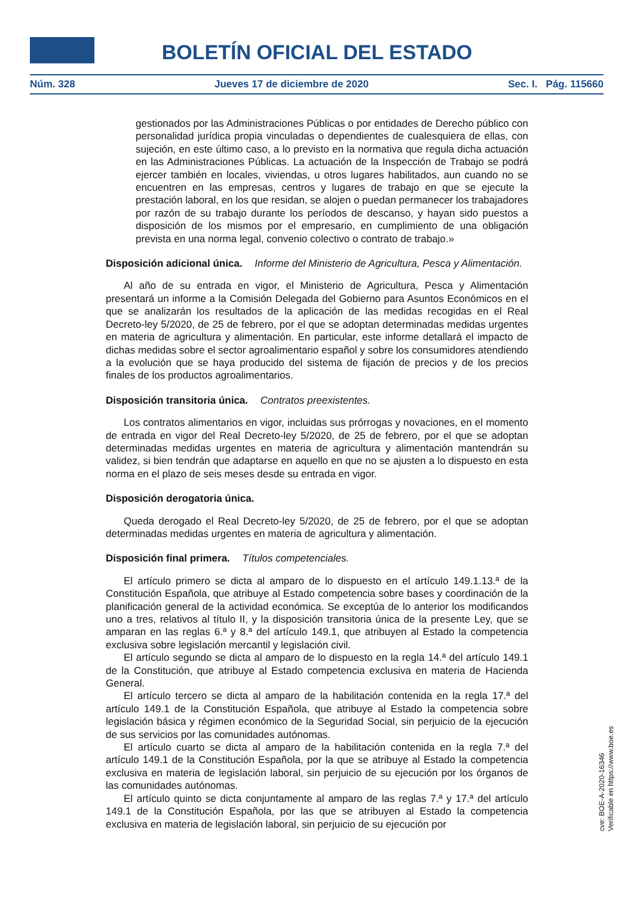BOLETÍN OFICIAL DEL ESTADO
Núm. 328 Jueves 17 de diciembre de 2020 Sec. I. Pág. 115660
gestionados por las Administraciones Públicas o por entidades de Derecho público con personalidad jurídica propia vinculadas o dependientes de cualesquiera de ellas, con sujeción, en este último caso, a lo previsto en la normativa que regula dicha actuación en las Administraciones Públicas. La actuación de la Inspección de Trabajo se podrá ejercer también en locales, viviendas, u otros lugares habilitados, aun cuando no se encuentren en las empresas, centros y lugares de trabajo en que se ejecute la prestación laboral, en los que residan, se alojen o puedan permanecer los trabajadores por razón de su trabajo durante los períodos de descanso, y hayan sido puestos a disposición de los mismos por el empresario, en cumplimiento de una obligación prevista en una norma legal, convenio colectivo o contrato de trabajo.»
Disposición adicional única. Informe del Ministerio de Agricultura, Pesca y Alimentación.
Al año de su entrada en vigor, el Ministerio de Agricultura, Pesca y Alimentación presentará un informe a la Comisión Delegada del Gobierno para Asuntos Económicos en el que se analizarán los resultados de la aplicación de las medidas recogidas en el Real Decreto-ley 5/2020, de 25 de febrero, por el que se adoptan determinadas medidas urgentes en materia de agricultura y alimentación. En particular, este informe detallará el impacto de dichas medidas sobre el sector agroalimentario español y sobre los consumidores atendiendo a la evolución que se haya producido del sistema de fijación de precios y de los precios finales de los productos agroalimentarios.
Disposición transitoria única. Contratos preexistentes.
Los contratos alimentarios en vigor, incluidas sus prórrogas y novaciones, en el momento de entrada en vigor del Real Decreto-ley 5/2020, de 25 de febrero, por el que se adoptan determinadas medidas urgentes en materia de agricultura y alimentación mantendrán su validez, si bien tendrán que adaptarse en aquello en que no se ajusten a lo dispuesto en esta norma en el plazo de seis meses desde su entrada en vigor.
Disposición derogatoria única.
Queda derogado el Real Decreto-ley 5/2020, de 25 de febrero, por el que se adoptan determinadas medidas urgentes en materia de agricultura y alimentación.
Disposición final primera. Títulos competenciales.
El artículo primero se dicta al amparo de lo dispuesto en el artículo 149.1.13.ª de la Constitución Española, que atribuye al Estado competencia sobre bases y coordinación de la planificación general de la actividad económica. Se exceptúa de lo anterior los modificandos uno a tres, relativos al título II, y la disposición transitoria única de la presente Ley, que se amparan en las reglas 6.ª y 8.ª del artículo 149.1, que atribuyen al Estado la competencia exclusiva sobre legislación mercantil y legislación civil.
El artículo segundo se dicta al amparo de lo dispuesto en la regla 14.ª del artículo 149.1 de la Constitución, que atribuye al Estado competencia exclusiva en materia de Hacienda General.
El artículo tercero se dicta al amparo de la habilitación contenida en la regla 17.ª del artículo 149.1 de la Constitución Española, que atribuye al Estado la competencia sobre legislación básica y régimen económico de la Seguridad Social, sin perjuicio de la ejecución de sus servicios por las comunidades autónomas.
El artículo cuarto se dicta al amparo de la habilitación contenida en la regla 7.ª del artículo 149.1 de la Constitución Española, por la que se atribuye al Estado la competencia exclusiva en materia de legislación laboral, sin perjuicio de su ejecución por los órganos de las comunidades autónomas.
El artículo quinto se dicta conjuntamente al amparo de las reglas 7.ª y 17.ª del artículo 149.1 de la Constitución Española, por las que se atribuyen al Estado la competencia exclusiva en materia de legislación laboral, sin perjuicio de su ejecución por
cve: BOE-A-2020-16346
Verificable en https://www.boe.es